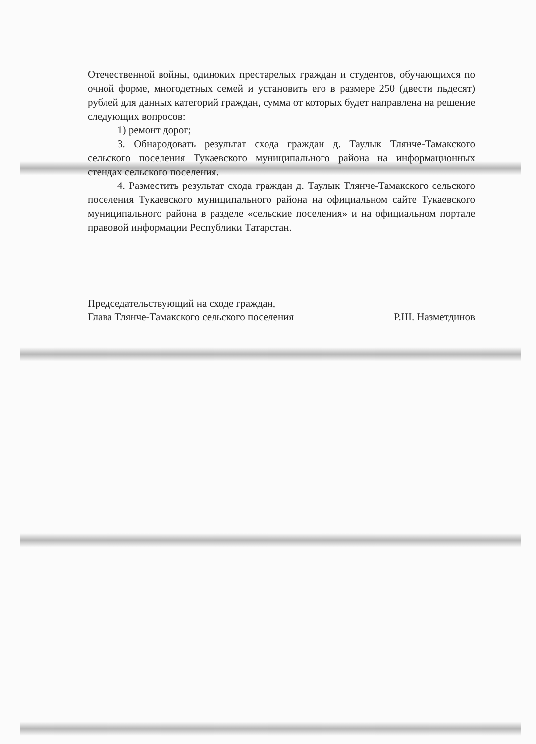Отечественной войны, одиноких престарелых граждан и студентов, обучающихся по очной форме, многодетных семей и установить его в размере 250 (двести пьдесят) рублей для данных категорий граждан, сумма от которых будет направлена на решение следующих вопросов:
1) ремонт дорог;
3. Обнародовать результат схода граждан д. Таулык Тлянче-Тамакского сельского поселения Тукаевского муниципального района на информационных стендах сельского поселения.
4. Разместить результат схода граждан д. Таулык Тлянче-Тамакского сельского поселения Тукаевского муниципального района на официальном сайте Тукаевского муниципального района в разделе «сельские поселения» и на официальном портале правовой информации Республики Татарстан.
Председательствующий на сходе граждан,
Глава Тлянче-Тамакского сельского поселения
Р.Ш. Назметдинов